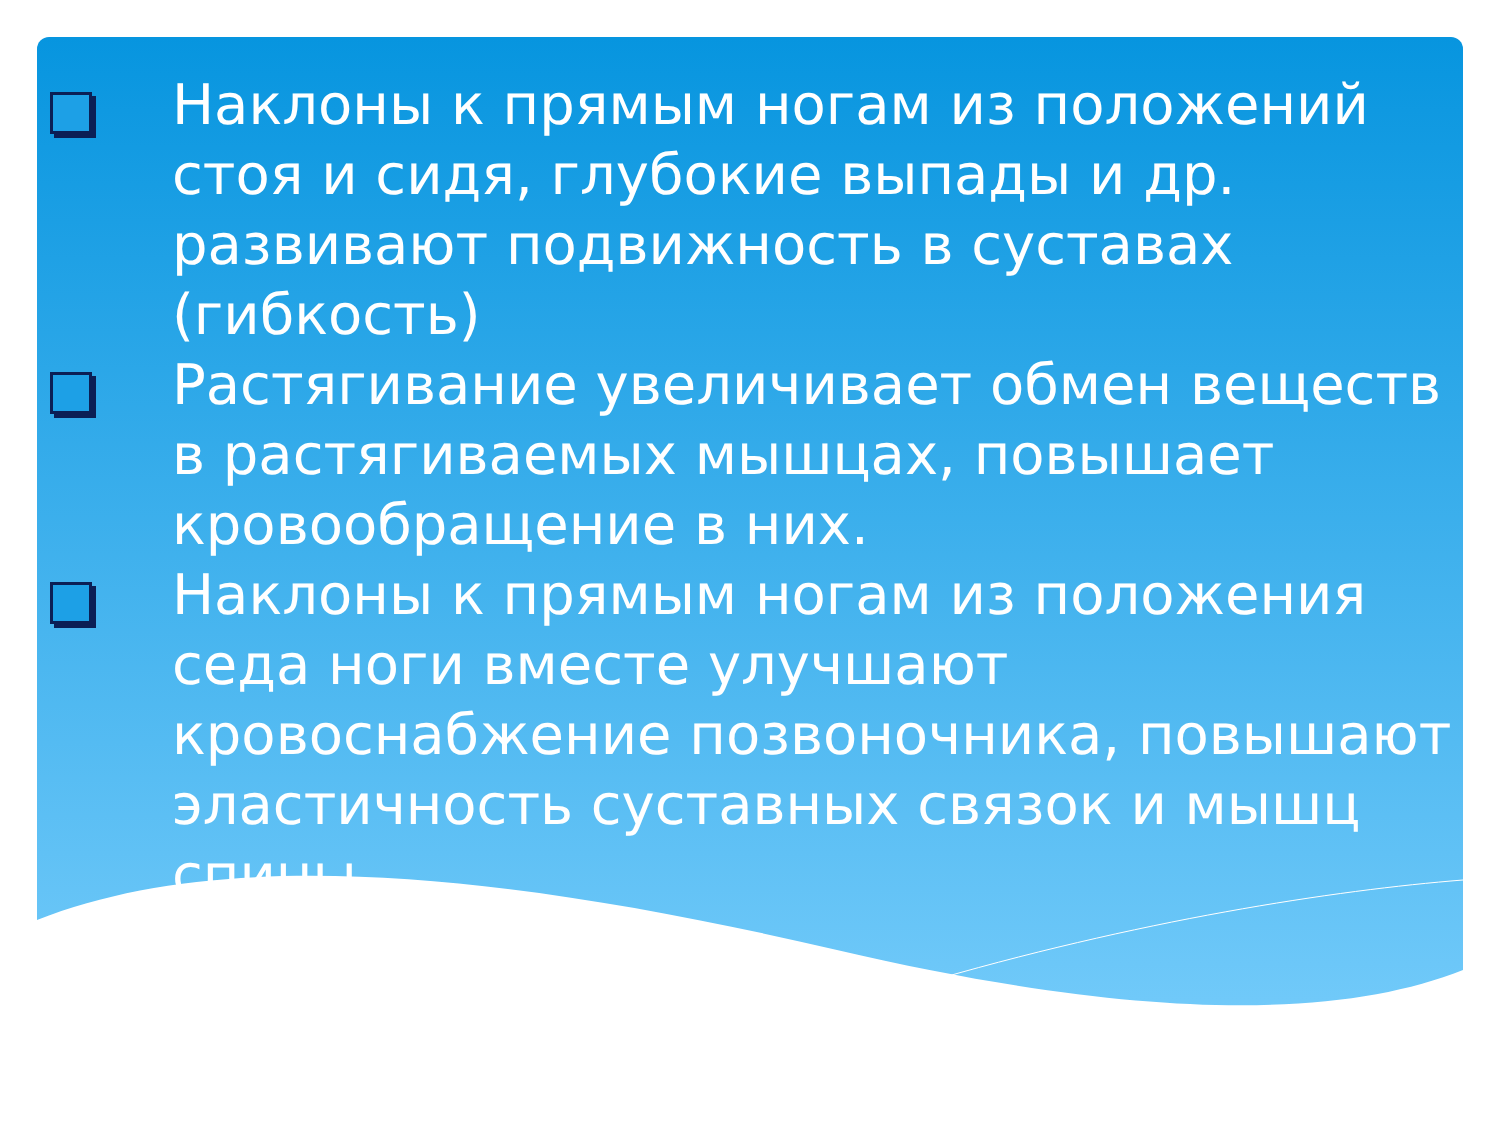Наклоны к прямым ногам из положений стоя и сидя, глубокие выпады и др. развивают подвижность в суставах (гибкость)
Растягивание увеличивает обмен веществ в растягиваемых мышцах, повышает кровообращение в них.
Наклоны к прямым ногам из положения седа ноги вместе улучшают кровоснабжение позвоночника, повышают эластичность суставных связок и мышц спины.